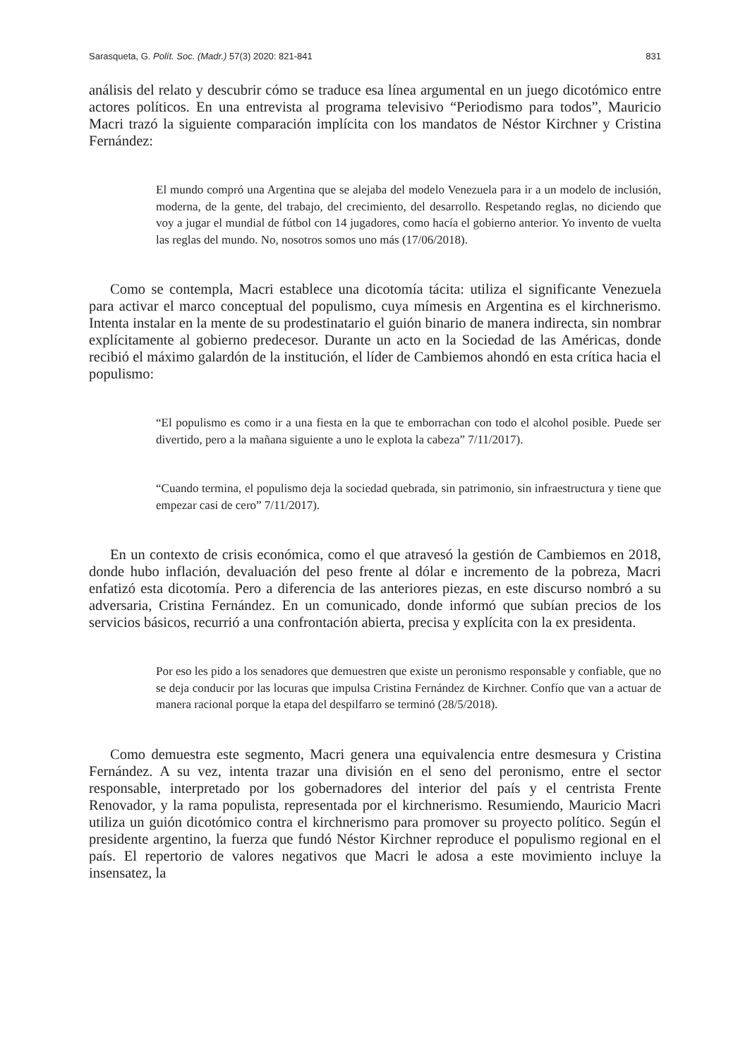Sarasqueta, G. Polít. Soc. (Madr.) 57(3) 2020: 821-841 831
análisis del relato y descubrir cómo se traduce esa línea argumental en un juego dicotómico entre actores políticos. En una entrevista al programa televisivo “Periodismo para todos”, Mauricio Macri trazó la siguiente comparación implícita con los mandatos de Néstor Kirchner y Cristina Fernández:
El mundo compró una Argentina que se alejaba del modelo Venezuela para ir a un modelo de inclusión, moderna, de la gente, del trabajo, del crecimiento, del desarrollo. Respetando reglas, no diciendo que voy a jugar el mundial de fútbol con 14 jugadores, como hacía el gobierno anterior. Yo invento de vuelta las reglas del mundo. No, nosotros somos uno más (17/06/2018).
Como se contempla, Macri establece una dicotomía tácita: utiliza el significante Venezuela para activar el marco conceptual del populismo, cuya mímesis en Argentina es el kirchnerismo. Intenta instalar en la mente de su prodestinatario el guión binario de manera indirecta, sin nombrar explícitamente al gobierno predecesor. Durante un acto en la Sociedad de las Américas, donde recibió el máximo galardón de la institución, el líder de Cambiemos ahondó en esta crítica hacia el populismo:
“El populismo es como ir a una fiesta en la que te emborrachan con todo el alcohol posible. Puede ser divertido, pero a la mañana siguiente a uno le explota la cabeza” 7/11/2017).
“Cuando termina, el populismo deja la sociedad quebrada, sin patrimonio, sin infraestructura y tiene que empezar casi de cero” 7/11/2017).
En un contexto de crisis económica, como el que atravesó la gestión de Cambiemos en 2018, donde hubo inflación, devaluación del peso frente al dólar e incremento de la pobreza, Macri enfatizó esta dicotomía. Pero a diferencia de las anteriores piezas, en este discurso nombró a su adversaria, Cristina Fernández. En un comunicado, donde informó que subían precios de los servicios básicos, recurrió a una confrontación abierta, precisa y explícita con la ex presidenta.
Por eso les pido a los senadores que demuestren que existe un peronismo responsable y confiable, que no se deja conducir por las locuras que impulsa Cristina Fernández de Kirchner. Confío que van a actuar de manera racional porque la etapa del despilfarro se terminó (28/5/2018).
Como demuestra este segmento, Macri genera una equivalencia entre desmesura y Cristina Fernández. A su vez, intenta trazar una división en el seno del peronismo, entre el sector responsable, interpretado por los gobernadores del interior del país y el centrista Frente Renovador, y la rama populista, representada por el kirchnerismo. Resumiendo, Mauricio Macri utiliza un guión dicotómico contra el kirchnerismo para promover su proyecto político. Según el presidente argentino, la fuerza que fundó Néstor Kirchner reproduce el populismo regional en el país. El repertorio de valores negativos que Macri le adosa a este movimiento incluye la insensatez, la